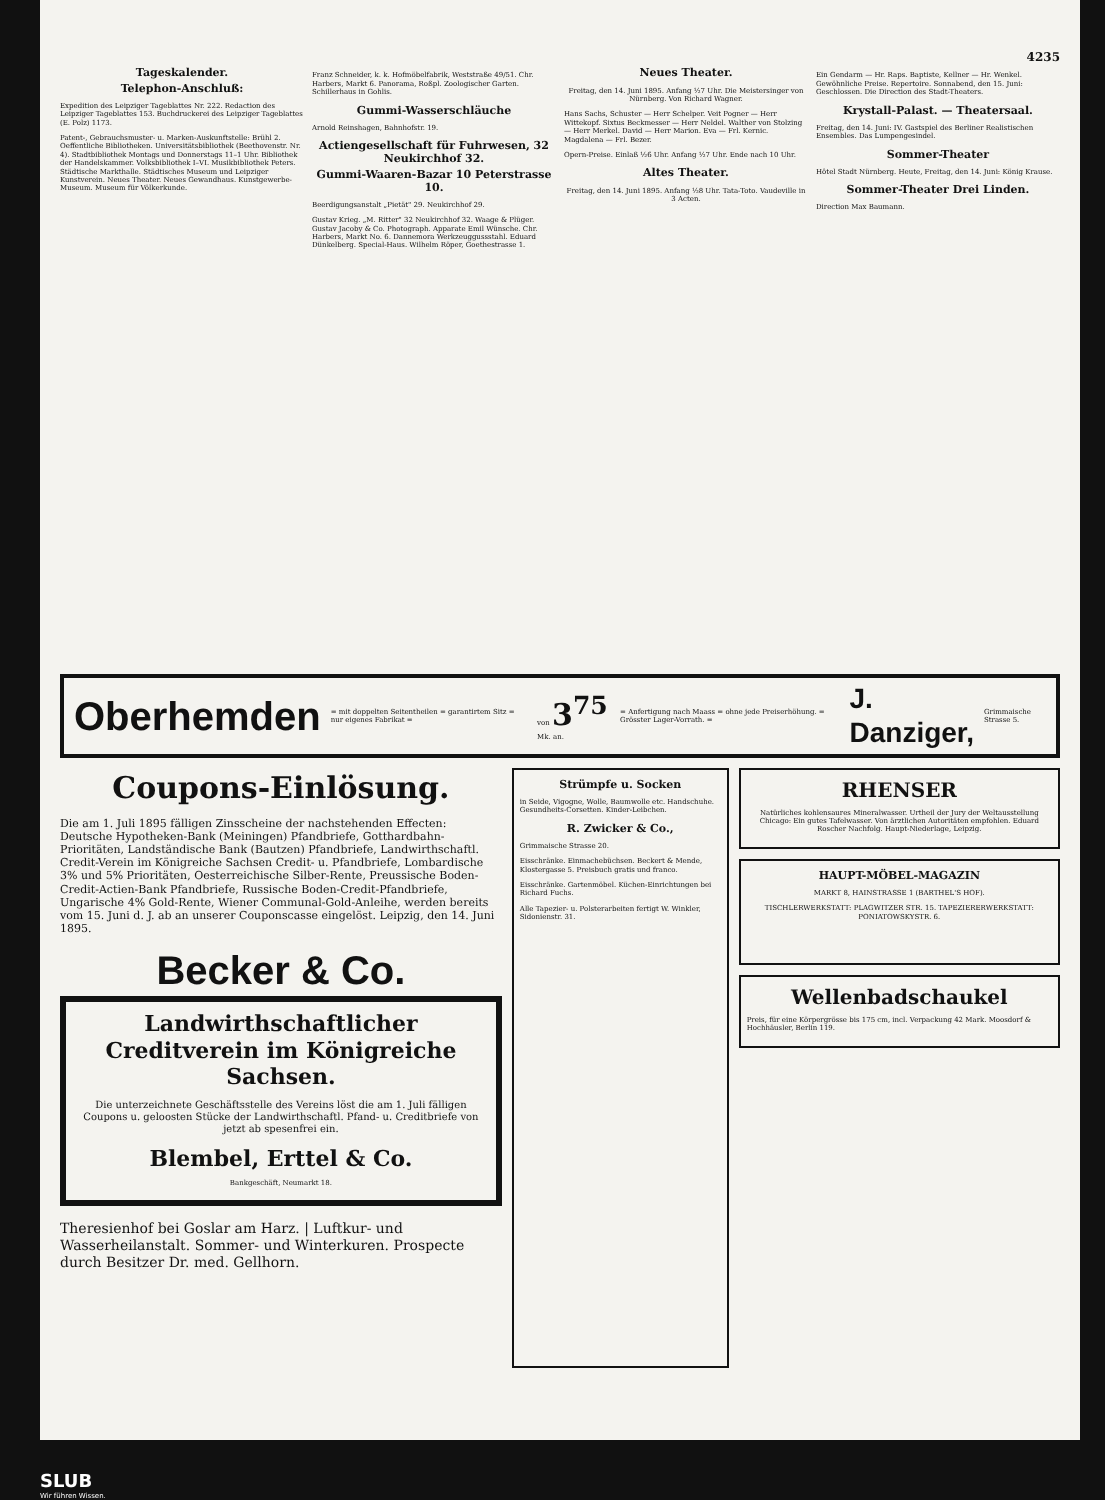4235
Tageskalender.
Telephon-Anschluß:
Expedition des Leipziger Tageblattes Nr. 222. Redaction des Leipziger Tageblattes 153. Buchdruckerei des Leipziger Tageblattes (E. Polz) 1173.
Patent-, Gebrauchsmuster- u. Marken-Auskunftstelle: Brühl 2. Oeffentliche Bibliotheken. Universitätsbibliothek (Beethovenstr. Nr. 4). Stadtbibliothek Montags und Donnerstags 11–1 Uhr. Bibliothek der Handelskammer. Volksbibliothek I–VI. Musikbibliothek Peters. Städtische Markthalle. Städtisches Museum und Leipziger Kunstverein. Neues Theater. Neues Gewandhaus. Kunstgewerbe-Museum. Museum für Völkerkunde.
Franz Schneider, k. k. Hofmöbelfabrik, Weststraße 49/51. Chr. Harbers, Markt 6. Panorama, Roßpl. Zoologischer Garten. Schillerhaus in Gohlis.
Gummi-Wasserschläuche
Arnold Reinshagen, Bahnhofstr. 19.
Actiengesellschaft für Fuhrwesen, 32 Neukirchhof 32.
Gummi-Waaren-Bazar 10 Peterstrasse 10.
Beerdigungsanstalt „Pietät" 29. Neukirchhof 29.
Gustav Krieg. „M. Ritter" 32 Neukirchhof 32. Waage & Plüger. Gustav Jacoby & Co. Photograph. Apparate Emil Wünsche. Chr. Harbers, Markt No. 6. Dannemora Werkzeuggussstahl. Eduard Dünkelberg. Special-Haus. Wilhelm Röper, Goethestrasse 1.
Neues Theater.
Freitag, den 14. Juni 1895. Anfang ½7 Uhr. Die Meistersinger von Nürnberg. Von Richard Wagner.
Hans Sachs, Schuster — Herr Schelper. Veit Pogner — Herr Wittekopf. Sixtus Beckmesser — Herr Neldel. Walther von Stolzing — Herr Merkel. David — Herr Marion. Eva — Frl. Kernic. Magdalena — Frl. Bezer.
Opern-Preise. Einlaß ½6 Uhr. Anfang ½7 Uhr. Ende nach 10 Uhr.
Altes Theater.
Freitag, den 14. Juni 1895. Anfang ½8 Uhr. Tata-Toto. Vaudeville in 3 Acten.
Ein Gendarm — Hr. Raps. Baptiste, Kellner — Hr. Wenkel. Gewöhnliche Preise. Repertoire. Sonnabend, den 15. Juni: Geschlossen. Die Direction des Stadt-Theaters.
Krystall-Palast. — Theatersaal.
Freitag, den 14. Juni: IV. Gastspiel des Berliner Realistischen Ensembles. Das Lumpengesindel.
Sommer-Theater
Hôtel Stadt Nürnberg. Heute, Freitag, den 14. Juni: König Krause.
Sommer-Theater Drei Linden.
Direction Max Baumann.
Oberhemden = mit doppelten Seitentheilen = garantirtem Sitz = nur eigenes Fabrikat = von 3<sup>75</sup> Mk. an. = Anfertigung nach Maass = ohne jede Preiserhöhung. = Grösster Lager-Vorrath. = J. Danziger, Grimmaische Strasse 5.
Coupons-Einlösung.
Die am 1. Juli 1895 fälligen Zinsscheine der nachstehenden Effecten: Deutsche Hypotheken-Bank (Meiningen) Pfandbriefe, Gotthardbahn-Prioritäten, Landständische Bank (Bautzen) Pfandbriefe, Landwirthschaftl. Credit-Verein im Königreiche Sachsen Credit- u. Pfandbriefe, Lombardische 3% und 5% Prioritäten, Oesterreichische Silber-Rente, Preussische Boden-Credit-Actien-Bank Pfandbriefe, Russische Boden-Credit-Pfandbriefe, Ungarische 4% Gold-Rente, Wiener Communal-Gold-Anleihe, werden bereits vom 15. Juni d. J. ab an unserer Couponscasse eingelöst. Leipzig, den 14. Juni 1895.
Becker & Co.
Landwirthschaftlicher Creditverein im Königreiche Sachsen.
Die unterzeichnete Geschäftsstelle des Vereins löst die am 1. Juli fälligen Coupons u. geloosten Stücke der Landwirthschaftl. Pfand- u. Creditbriefe von jetzt ab spesenfrei ein.
Blembel, Erttel & Co.
Bankgeschäft, Neumarkt 18.
Theresienhof bei Goslar am Harz. | Luftkur- und Wasserheilanstalt. Sommer- und Winterkuren. Prospecte durch Besitzer Dr. med. Gellhorn.
Strümpfe u. Socken
in Seide, Vigogne, Wolle, Baumwolle etc. Handschuhe. Gesundheits-Corsetten. Kinder-Leibchen.
R. Zwicker & Co.,
Grimmaische Strasse 20.
Eisschränke. Einmachebüchsen. Beckert & Mende, Klostergasse 5. Preisbuch gratis und franco.
Eisschränke. Gartenmöbel. Küchen-Einrichtungen bei Richard Fuchs.
Alle Tapezier- u. Polsterarbeiten fertigt W. Winkler, Sidonienstr. 31.
RHENSER
Natürliches kohlensaures Mineralwasser. Urtheil der Jury der Weltausstellung Chicago: Ein gutes Tafelwasser. Von ärztlichen Autoritäten empfohlen. Eduard Roscher Nachfolg. Haupt-Niederlage, Leipzig.
HAUPT-MÖBEL-MAGAZIN
MARKT 8, HAINSTRASSE 1 (BARTHEL'S HOF).
TISCHLERWERKSTATT: PLAGWITZER STR. 15. TAPEZIERERWERKSTATT: PONIATOWSKYSTR. 6.
Wellenbadschaukel
Preis, für eine Körpergrösse bis 175 cm, incl. Verpackung 42 Mark. Moosdorf & Hochhäusler, Berlin 119.
SLUB
Wir führen Wissen.